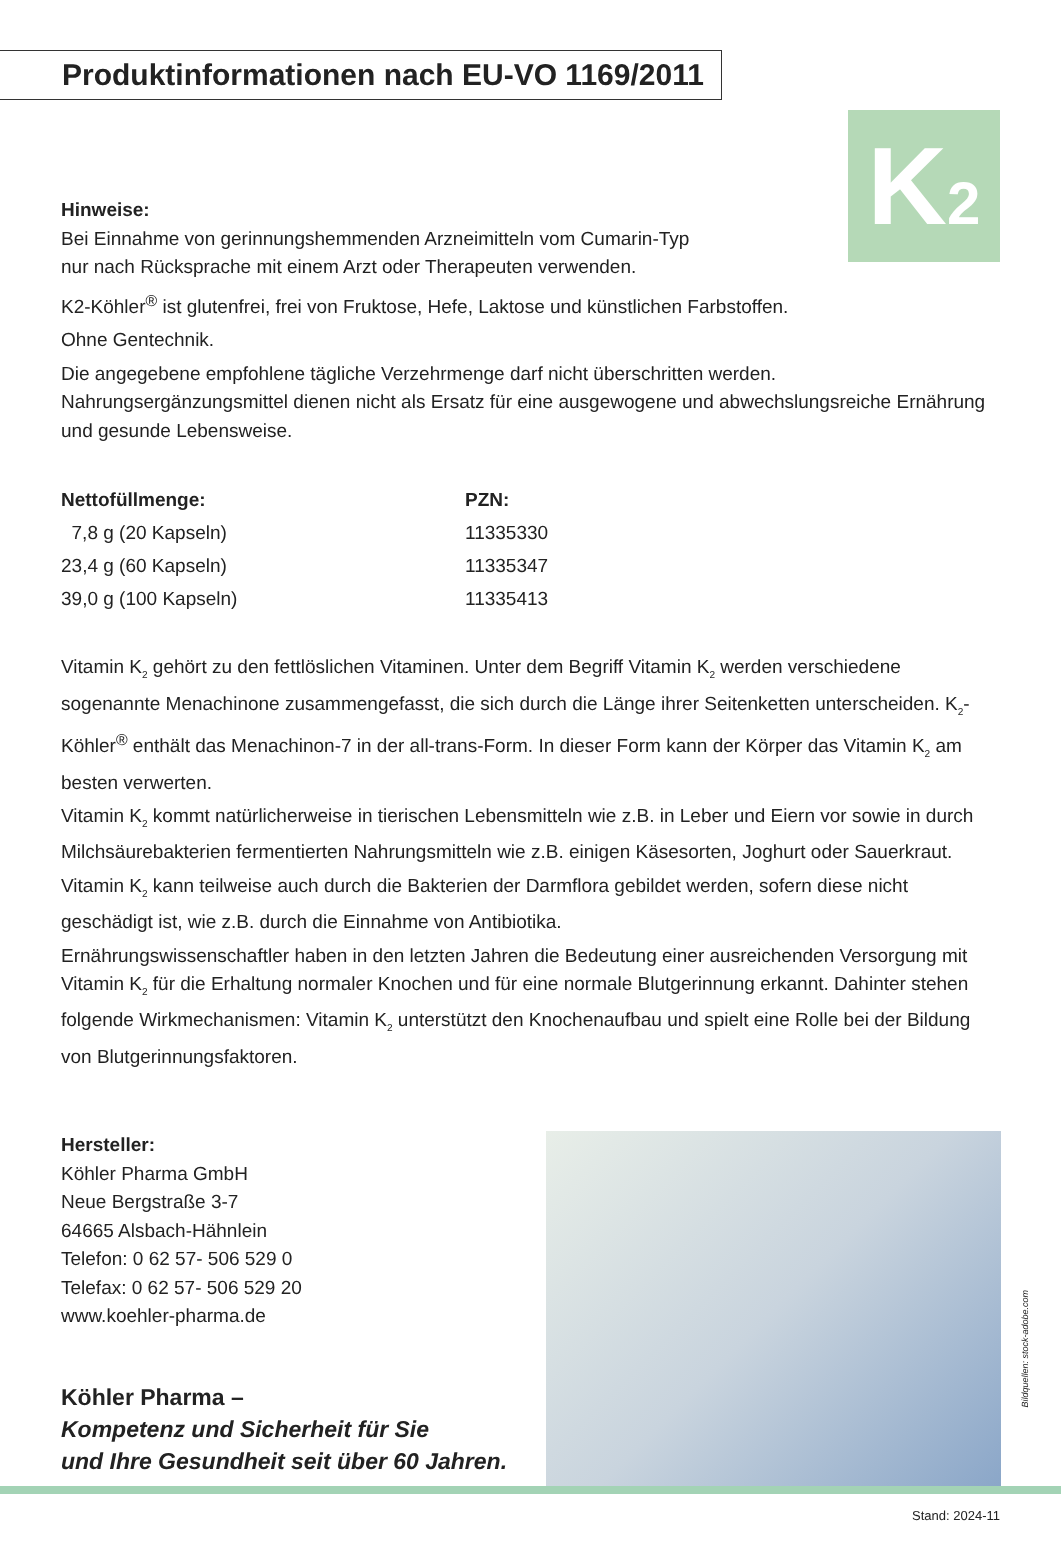Produktinformationen nach EU-VO 1169/2011
K2
Hinweise:
Bei Einnahme von gerinnungshemmenden Arzneimitteln vom Cumarin-Typ
nur nach Rücksprache mit einem Arzt oder Therapeuten verwenden.
K2-Köhler<sup>®</sup> ist glutenfrei, frei von Fruktose, Hefe, Laktose und künstlichen Farbstoffen.
Ohne Gentechnik.
Die angegebene empfohlene tägliche Verzehrmenge darf nicht überschritten werden.
Nahrungsergänzungsmittel dienen nicht als Ersatz für eine ausgewogene und abwechslungsreiche Ernährung und gesunde Lebensweise.
| Nettofüllmenge: | PZN: |
| --- | --- |
| 7,8 g (20 Kapseln) | 11335330 |
| 23,4 g (60 Kapseln) | 11335347 |
| 39,0 g (100 Kapseln) | 11335413 |
Vitamin K<sub>2</sub> gehört zu den fettlöslichen Vitaminen. Unter dem Begriff Vitamin K<sub>2</sub> werden verschiedene sogenannte Menachinone zusammengefasst, die sich durch die Länge ihrer Seitenketten unterscheiden. K<sub>2</sub>-Köhler<sup>®</sup> enthält das Menachinon-7 in der all-trans-Form. In dieser Form kann der Körper das Vitamin K<sub>2</sub> am besten verwerten.
Vitamin K<sub>2</sub> kommt natürlicherweise in tierischen Lebensmitteln wie z.B. in Leber und Eiern vor sowie in durch Milchsäurebakterien fermentierten Nahrungsmitteln wie z.B. einigen Käsesorten, Joghurt oder Sauerkraut.
Vitamin K<sub>2</sub> kann teilweise auch durch die Bakterien der Darmflora gebildet werden, sofern diese nicht geschädigt ist, wie z.B. durch die Einnahme von Antibiotika.
Ernährungswissenschaftler haben in den letzten Jahren die Bedeutung einer ausreichenden Versorgung mit Vitamin K<sub>2</sub> für die Erhaltung normaler Knochen und für eine normale Blutgerinnung erkannt. Dahinter stehen folgende Wirkmechanismen: Vitamin K<sub>2</sub> unterstützt den Knochenaufbau und spielt eine Rolle bei der Bildung von Blutgerinnungsfaktoren.
Hersteller:
Köhler Pharma GmbH
Neue Bergstraße 3-7
64665 Alsbach-Hähnlein
Telefon: 0 62 57- 506 529 0
Telefax: 0 62 57- 506 529 20
www.koehler-pharma.de
Köhler Pharma –
Kompetenz und Sicherheit für Sie
und Ihre Gesundheit seit über 60 Jahren.
Bildquellen: stock-adobe.com
Stand: 2024-11